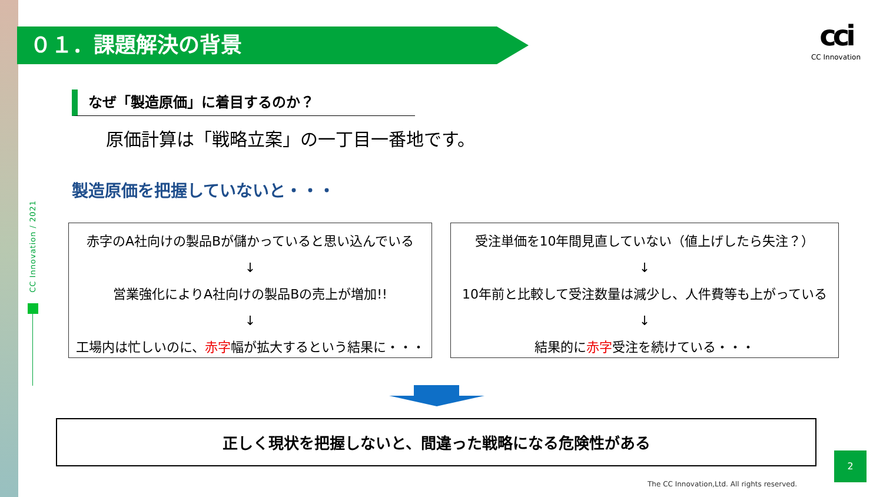０１．課題解決の背景
cci
CC Innovation
CC Innovation / 2021
なぜ「製造原価」に着目するのか？
原価計算は「戦略立案」の一丁目一番地です。
製造原価を把握していないと・・・
赤字のA社向けの製品Bが儲かっていると思い込んでいる
↓
営業強化によりA社向けの製品Bの売上が増加!!
↓
工場内は忙しいのに、赤字幅が拡大するという結果に・・・
受注単価を10年間見直していない（値上げしたら失注？）
↓
10年前と比較して受注数量は減少し、人件費等も上がっている
↓
結果的に赤字受注を続けている・・・
正しく現状を把握しないと、間違った戦略になる危険性がある
2
The CC Innovation,Ltd. All rights reserved.